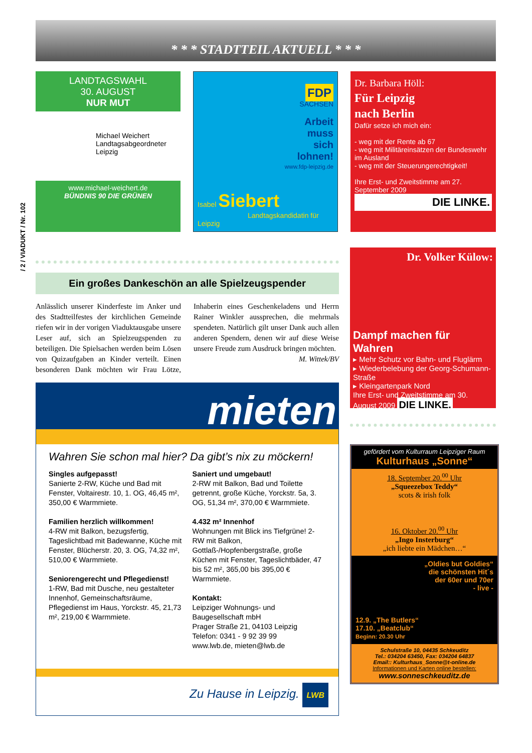* * * STADTTEIL AKTUELL * * *
/ 2 / VIADUKT / Nr. 102
LANDTAGSWAHL
30. AUGUST
NUR MUT
Michael Weichert
Landtagsabgeordneter
Leipzig
www.michael-weichert.de
BÜNDNIS 90 DIE GRÜNEN
FDP
SACHSEN
Arbeit
muss
sich
lohnen!
www.fdp-leipzig.de
Isabel Siebert
Landtagskandidatin für Leipzig
Dr. Barbara Höll:
Für Leipzig
nach Berlin
Dafür setze ich mich ein:
- weg mit der Rente ab 67
- weg mit Militäreinsätzen der Bundeswehr im Ausland
- weg mit der Steuerungerechtigkeit!
Ihre Erst- und Zweitstimme am 27. September 2009
DIE LINKE.
Ein großes Dankeschön an alle Spielzeugspender
Anlässlich unserer Kinderfeste im Anker und des Stadtteilfestes der kirchlichen Gemeinde riefen wir in der vorigen Viaduktausgabe unsere Leser auf, sich an Spielzeugspenden zu beteiligen. Die Spielsachen werden beim Lösen von Quizaufgaben an Kinder verteilt. Einen besonderen Dank möchten wir Frau Lötze, Inhaberin eines Geschenkeladens und Herrn Rainer Winkler aussprechen, die mehrmals spendeten. Natürlich gilt unser Dank auch allen anderen Spendern, denen wir auf diese Weise unsere Freude zum Ausdruck bringen möchten.
M. Wittek/BV
mieten
Wahren Sie schon mal hier? Da gibt’s nix zu möckern!
Singles aufgepasst!
Sanierte 2-RW, Küche und Bad mit Fenster, Voltairestr. 10, 1. OG, 46,45 m², 350,00 € Warmmiete.
Familien herzlich willkommen!
4-RW mit Balkon, bezugsfertig, Tageslichtbad mit Badewanne, Küche mit Fenster, Blücherstr. 20, 3. OG, 74,32 m², 510,00 € Warmmiete.
Seniorengerecht und Pflegedienst!
1-RW, Bad mit Dusche, neu gestalteter Innenhof, Gemeinschaftsräume, Pflegedienst im Haus, Yorckstr. 45, 21,73 m², 219,00 € Warmmiete.
Saniert und umgebaut!
2-RW mit Balkon, Bad und Toilette getrennt, große Küche, Yorckstr. 5a, 3. OG, 51,34 m², 370,00 € Warmmiete.
4.432 m² Innenhof
Wohnungen mit Blick ins Tiefgrüne! 2-RW mit Balkon, Gottlaß-/Hopfenbergstraße, große Küchen mit Fenster, Tageslichtbäder, 47 bis 52 m², 365,00 bis 395,00 € Warmmiete.
Kontakt:
Leipziger Wohnungs- und Baugesellschaft mbH
Prager Straße 21, 04103 Leipzig
Telefon: 0341 - 9 92 39 99
www.lwb.de, mieten@lwb.de
Zu Hause in Leipzig. LWB
Dr. Volker Külow:
Dampf machen für Wahren
▸ Mehr Schutz vor Bahn- und Fluglärm
▸ Wiederbelebung der Georg-Schumann-Straße
▸ Kleingartenpark Nord
Ihre Erst- und Zweitstimme am 30. August 2009 DIE LINKE.
gefördert vom Kulturraum Leipziger Raum
Kulturhaus „Sonne“
18. September 20.<sup>00</sup> Uhr
„Squeezebox Teddy“
scots & irish folk
16. Oktober 20.<sup>00</sup> Uhr
„Ingo Insterburg“
„ich liebte ein Mädchen…“
„Oldies but Goldies“
die schönsten Hit´s
der 60er und 70er
- live -
12.9. „The Butlers“
17.10. „Beatclub“
Beginn: 20.30 Uhr
Schulstraße 10, 04435 Schkeuditz
Tel.: 034204 63450, Fax: 034204 64837
Email:: Kulturhaus_Sonne@t-online.de
Informationen und Karten online bestellen:
www.sonneschkeuditz.de